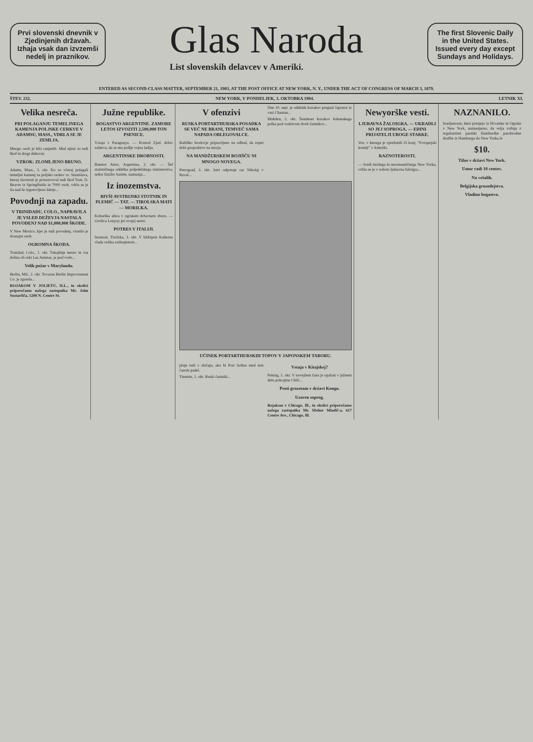Prvi slovenski dnevnik v Zjedinjenih državah. Izhaja vsak dan izvzemši nedelj in praznikov.
Glas Naroda
List slovenskih delavcev v Ameriki.
The first Slovenic Daily in the United States. Issued every day except Sundays and Holidays.
ENTERED AS SECOND-CLASS MATTER, SEPTEMBER 21, 1903, AT THE POST OFFICE AT NEW YORK, N. Y., UNDER THE ACT OF CONGRESS OF MARCH 3, 1879.
ŠTEV. 232. NEW YORK, V PONDELJEK, 3. OKTOBRA 1904. LETNIK XI.
Velika nesreča.
PRI POLAGANJU TEMELJNEGA KAMENJA POLJSKE CERKVE V ADAMSU, MASS., VDRLA SE JE ZEMLJA.
Mnogo osob je bilo ranjenih. Med njimi so tudi škof in drugi duhovni.
VZROK: ZLOMLJENO BRUNO.
Adams, Mass., 3. okt. Ko so včeraj polagali temeljni kamenj za poljsko cerkev sv. Stanislava, kterej slavnosti je prisostvoval tudi škof Tom. D. Beaver iz Springfielda in 7000 osob, vdrla se je tla nad že izgotovljeno kletjo...
Povodnji na zapadu.
V TRINIDADU, COLO., NAPRAVILA JE VSLED DEŽEVJA NASTALA POVODENJ NAD $1,000,000 ŠKODE.
V New Mexico, kjer je tudi povodenj, vtonilo je dvanajst osob.
OGROMNA ŠKODA.
Trinidad, Colo., 1. okt. Tukajšnje mesto in vsa dolina ob reki Las Animas, je pod vodo...
Velik požar v Marylandu.
Berlin, Md., 2. okt. Tovarna Berlin Improvement Co. je zgorela...
ROJAKOM V JOLIETU, ILL., in okolici priporočamo našega zastopnika Mr. John Sustaršiča, 1208 N. Centre St.
Južne republike.
BOGASTVO ARGENTINE. ZAMORE LETOS IZVOZITI 2,500,000 TON PSENICE.
Vstaja v Paraguayu. — Konzul Zjed. držav zahteva, da se mu pošlje vojna ladija.
ARGENTINSKE DROBNOSTI.
Buenos Aires, Argentina, 2. okt. — Šef statističnega oddelka poljedelskega ministerstva, señor Emilio Sasitte, naznanja...
Iz inozemstva.
BIVŠI AVSTRIJSKI STOTNIK IN PLEMIČ — TAT. — TIROLSKA MATI — MORILKA.
Koburška afera v ogrskem državnem zboru. — Grofica Lonyay pri svojej sestri.
POTRES V ITALIJI.
Inomost, Tirolska, 3. okt. V bližnjem Kalternu vlada velika razburjenost...
V ofenzivi
RUSKA PORTARTHURSKA POSADKA SE VEČ NE BRANI, TEMVEČ SAMA NAPADA OBLEGOVALCE.
Baltiško brodovje pripravljeno na odhod, da zopet dobi gospodstvo na morju.
NA MANDŽURSKEM BOJIŠČU NI MNOGO NOVEGA.
Petrograd, 3. okt. Jutri odpotuje car Nikolaj v Reval...
Dne 10. sept. je oddelek kozakov pregnal Japonce iz vasi Chantan...
Mukden, 2. okt. Šestdeset kozakov kubanskega polka pod vodstvom dveh častnikov...
UČINEK PORTARTHURSKIH TOPOV V JAPONSKEM TABORU.
pluje tudi v slučaju, ako bi Port Arthur med tem časom padel.
Tientsin, 1. okt. Ruski častniki...
Vstaja v Kitajskej?
Peking, 1. okt. V novejšem času je opažati v južnem delu pokrajine Chili...
Proti grozotam v državi Kongo.
Uzoren soprog.
Rojakom v Chicago, Ill., in okolici priporočamo našega zastopnika Mr. Mohor Mladič-a, 617 Centre Ave., Chicago, Ill.
Newyorške vesti.
LJUBAVNA ŽALOIGRA. — UKRADLI SO JEJ SOPROGA. — EDINI PRIJATELJI UBOGE STARKE.
Voz, v kterega je vpreženih 35 konj. "Evropejski komiji" v Ameriki.
RAZNOTEROSTI.
— Sredi mrzlega in neromantičnega New Yorka, vršila se je v soboto ljubavna žaloigra...
NAZNANILO.
Izseljencem, kteri potujejo iz Hrvatske in Ogrske v New York, naznanjamo, da velja vožnja z regularnimi parniki Hamburške parobrodne družbe iz Hamburga do New Yorka le
$10.
Tifus v državi New York.
Umor radi 10 centov.
Na vešalih.
Belgijska grozodejstva.
Vladino bogastvo.